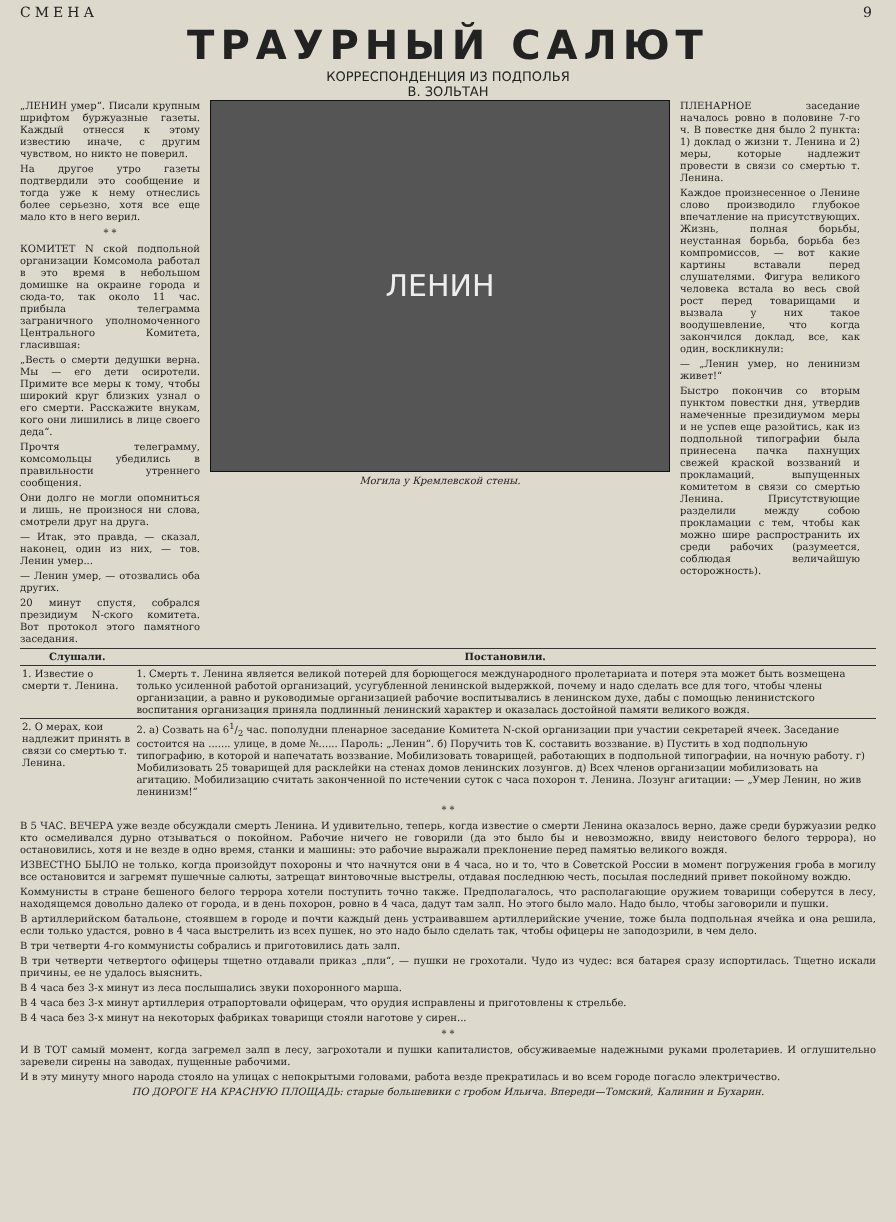СМЕНА 9
ТРАУРНЫЙ САЛЮТ
КОРРЕСПОНДЕНЦИЯ ИЗ ПОДПОЛЬЯ
В. ЗОЛЬТАН
„ЛЕНИН умер“. Писали крупным шрифтом буржуазные газеты. Каждый отнесся к этому известию иначе, с другим чувством, но никто не поверил.
На другое утро газеты подтвердили это сообщение и тогда уже к нему отнеслись более серьезно, хотя все еще мало кто в него верил.
* *
КОМИТЕТ N ской подпольной организации Комсомола работал в это время в небольшом домишке на окраине города и сюда-то, так около 11 час. прибыла телеграмма заграничного уполномоченного Центрального Комитета, гласившая:
„Весть о смерти дедушки верна. Мы — его дети осиротели. Примите все меры к тому, чтобы широкий круг близких узнал о его смерти. Расскажите внукам, кого они лишились в лице своего деда“.
Прочтя телеграмму, комсомольцы убедились в правильности утреннего сообщения.
Они долго не могли опомниться и лишь, не произнося ни слова, смотрели друг на друга.
— Итак, это правда, — сказал, наконец, один из них, — тов. Ленин умер...
— Ленин умер, — отозвались оба других.
20 минут спустя, собрался президиум N-ского комитета. Вот протокол этого памятного заседания.
ЛЕНИН
Могила у Кремлевской стены.
ПЛЕНАРНОЕ заседание началось ровно в половине 7-го ч. В повестке дня было 2 пункта: 1) доклад о жизни т. Ленина и 2) меры, которые надлежит провести в связи со смертью т. Ленина.
Каждое произнесенное о Ленине слово производило глубокое впечатление на присутствующих. Жизнь, полная борьбы, неустанная борьба, борьба без компромиссов, — вот какие картины вставали перед слушателями. Фигура великого человека встала во весь свой рост перед товарищами и вызвала у них такое воодушевление, что когда закончился доклад, все, как один, воскликнули:
— „Ленин умер, но ленинизм живет!“
Быстро покончив со вторым пунктом повестки дня, утвердив намеченные президиумом меры и не успев еще разойтись, как из подпольной типографии была принесена пачка пахнущих свежей краской воззваний и прокламаций, выпущенных комитетом в связи со смертью Ленина. Присутствующие разделили между собою прокламации с тем, чтобы как можно шире распространить их среди рабочих (разумеется, соблюдая величайшую осторожность).
| Слушали. | Постановили. |
| --- | --- |
| 1. Известие о смерти т. Ленина. | 1. Смерть т. Ленина является великой потерей для борющегося международного пролетариата и потеря эта может быть возмещена только усиленной работой организаций, усугубленной ленинской выдержкой, почему и надо сделать все для того, чтобы члены организации, а равно и руководимые организацией рабочие воспитывались в ленинском духе, дабы с помощью ленинистского воспитания организация приняла подлинный ленинский характер и оказалась достойной памяти великого вождя. |
| 2. О мерах, кои надлежит принять в связи со смертью т. Ленина. | 2. а) Созвать на 61/2 час. пополудни пленарное заседание Комитета N-ской организации при участии секретарей ячеек. Заседание состоится на ....... улице, в доме №...... Пароль: „Ленин“. б) Поручить тов К. составить воззвание. в) Пустить в ход подпольную типографию, в которой и напечатать воззвание. Мобилизовать товарищей, работающих в подпольной типографии, на ночную работу. г) Мобилизовать 25 товарищей для расклейки на стенах домов ленинских лозунгов. д) Всех членов организации мобилизовать на агитацию. Мобилизацию считать законченной по истечении суток с часа похорон т. Ленина. Лозунг агитации: — „Умер Ленин, но жив ленинизм!“ |
* *
В 5 ЧАС. ВЕЧЕРА уже везде обсуждали смерть Ленина. И удивительно, теперь, когда известие о смерти Ленина оказалось верно, даже среди буржуазии редко кто осмеливался дурно отзываться о покойном. Рабочие ничего не говорили (да это было бы и невозможно, ввиду неистового белого террора), но остановились, хотя и не везде в одно время, станки и машины: это рабочие выражали преклонение перед памятью великого вождя.
ИЗВЕСТНО БЫЛО не только, когда произойдут похороны и что начнутся они в 4 часа, но и то, что в Советской России в момент погружения гроба в могилу все остановится и загремят пушечные салюты, затрещат винтовочные выстрелы, отдавая последнюю честь, посылая последний привет покойному вождю.
Коммунисты в стране бешеного белого террора хотели поступить точно также. Предполагалось, что располагающие оружием товарищи соберутся в лесу, находящемся довольно далеко от города, и в день похорон, ровно в 4 часа, дадут там залп. Но этого было мало. Надо было, чтобы заговорили и пушки.
В артиллерийском батальоне, стоявшем в городе и почти каждый день устраивавшем артиллерийские учение, тоже была подпольная ячейка и она решила, если только удастся, ровно в 4 часа выстрелить из всех пушек, но это надо было сделать так, чтобы офицеры не заподозрили, в чем дело.
В три четверти 4-го коммунисты собрались и приготовились дать залп.
В три четверти четвертого офицеры тщетно отдавали приказ „пли“, — пушки не грохотали. Чудо из чудес: вся батарея сразу испортилась. Тщетно искали причины, ее не удалось выяснить.
В 4 часа без 3-х минут из леса послышались звуки похоронного марша.
В 4 часа без 3-х минут артиллерия отрапортовали офицерам, что орудия исправлены и приготовлены к стрельбе.
В 4 часа без 3-х минут на некоторых фабриках товарищи стояли наготове у сирен...
* *
И В ТОТ самый момент, когда загремел залп в лесу, загрохотали и пушки капиталистов, обсуживаемые надежными руками пролетариев. И оглушительно заревели сирены на заводах, пущенные рабочими.
И в эту минуту много народа стояло на улицах с непокрытыми головами, работа везде прекратилась и во всем городе погасло электричество.
ПО ДОРОГЕ НА КРАСНУЮ ПЛОЩАДЬ: старые большевики с гробом Ильича. Впереди—Томский, Калинин и Бухарин.